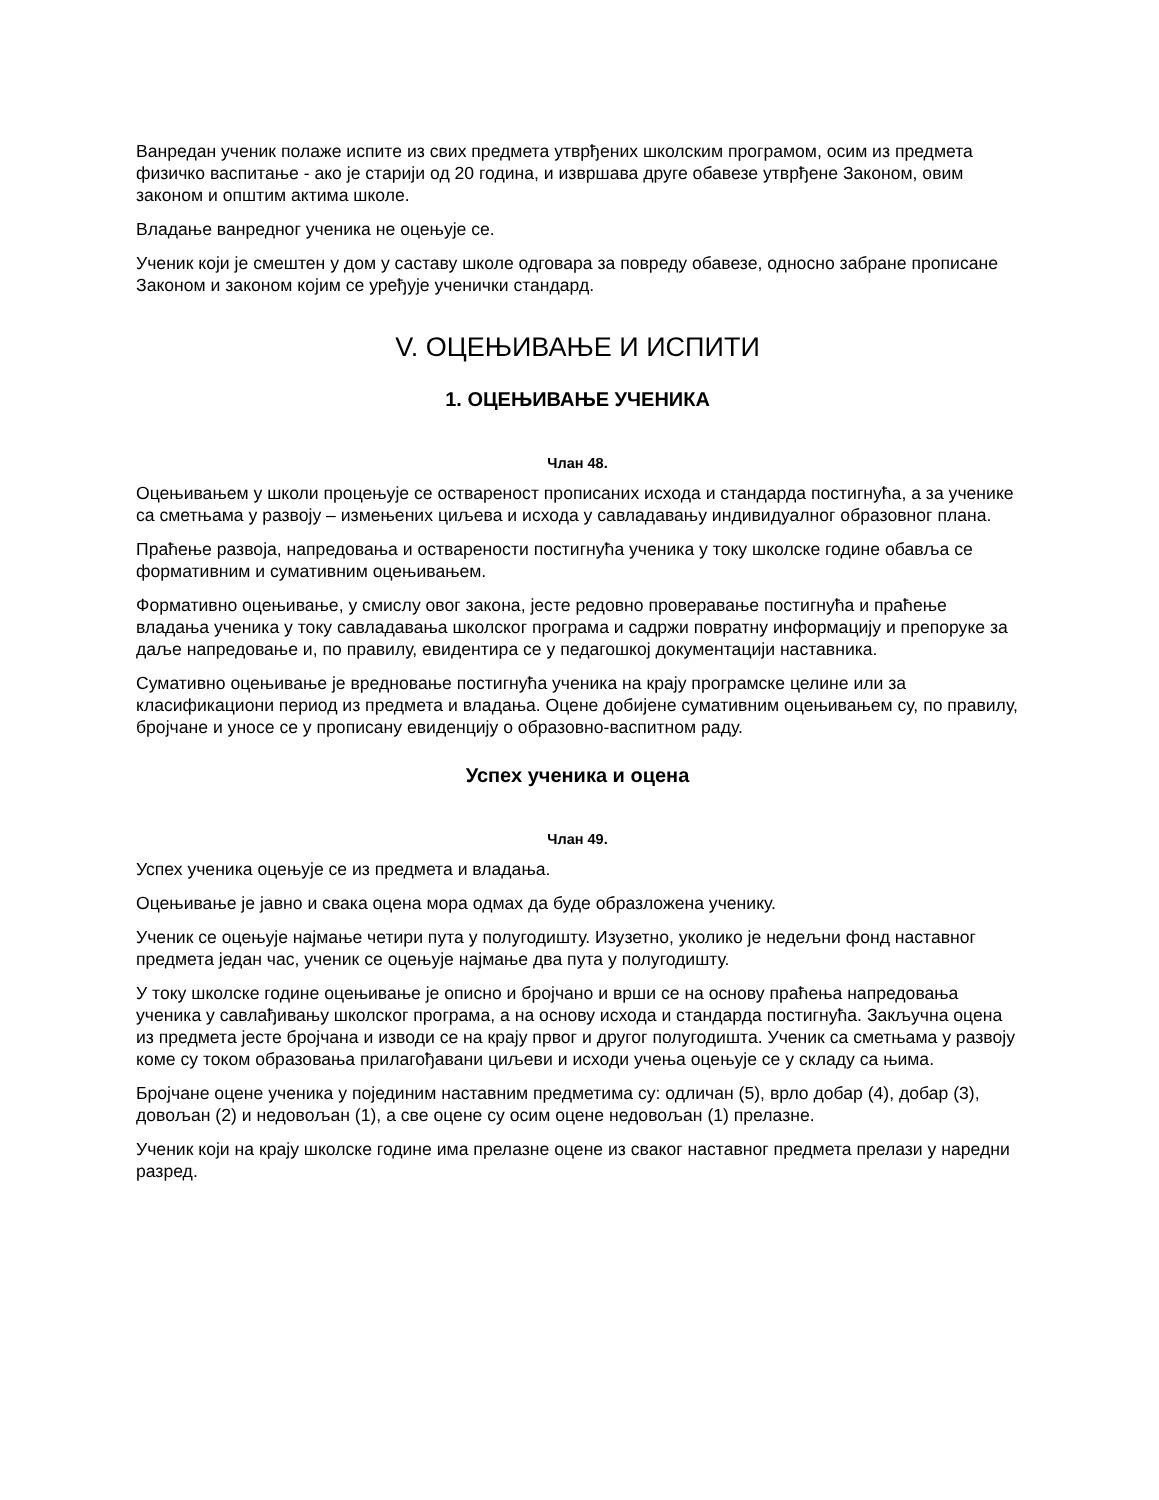Ванредан ученик полаже испите из свих предмета утврђених школским програмом, осим из предмета физичко васпитање - ако је старији од 20 година, и извршава друге обавезе утврђене Законом, овим законом и општим актима школе.
Владање ванредног ученика не оцењује се.
Ученик који је смештен у дом у саставу школе одговара за повреду обавезе, односно забране прописане Законом и законом којим се уређује ученички стандард.
V. ОЦЕЊИВАЊЕ И ИСПИТИ
1. ОЦЕЊИВАЊЕ УЧЕНИКА
Члан 48.
Оцењивањем у школи процењује се оствареност прописаних исхода и стандарда постигнућа, а за ученике са сметњама у развоју – измењених циљева и исхода у савладавању индивидуалног образовног плана.
Праћење развоја, напредовања и остварености постигнућа ученика у току школске године обавља се формативним и сумативним оцењивањем.
Формативно оцењивање, у смислу овог закона, јесте редовно проверавање постигнућа и праћење владања ученика у току савладавања школског програма и садржи повратну информацију и препоруке за даље напредовање и, по правилу, евидентира се у педагошкој документацији наставника.
Сумативно оцењивање је вредновање постигнућа ученика на крају програмске целине или за класификациони период из предмета и владања. Оцене добијене сумативним оцењивањем су, по правилу, бројчане и уносе се у прописану евиденцију о образовно-васпитном раду.
Успех ученика и оцена
Члан 49.
Успех ученика оцењује се из предмета и владања.
Оцењивање је јавно и свака оцена мора одмах да буде образложена ученику.
Ученик се оцењује најмање четири пута у полугодишту. Изузетно, уколико је недељни фонд наставног предмета један час, ученик се оцењује најмање два пута у полугодишту.
У току школске године оцењивање је описно и бројчано и врши се на основу праћења напредовања ученика у савлађивању школског програма, а на основу исхода и стандарда постигнућа. Закључна оцена из предмета јесте бројчана и изводи се на крају првог и другог полугодишта. Ученик са сметњама у развоју коме су током образовања прилагођавани циљеви и исходи учења оцењује се у складу са њима.
Бројчане оцене ученика у појединим наставним предметима су: одличан (5), врло добар (4), добар (3), довољан (2) и недовољан (1), а све оцене су осим оцене недовољан (1) прелазне.
Ученик који на крају школске године има прелазне оцене из сваког наставног предмета прелази у наредни разред.